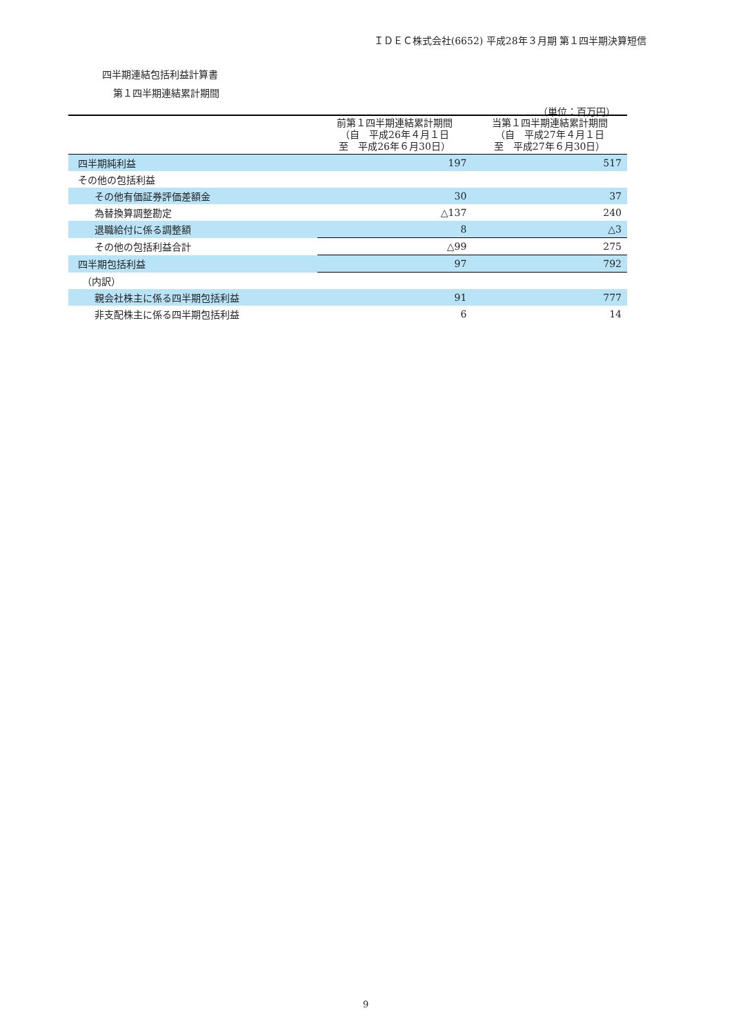ＩＤＥＣ株式会社(6652) 平成28年３月期 第１四半期決算短信
四半期連結包括利益計算書
第１四半期連結累計期間
（単位：百万円）
| | 前第１四半期連結累計期間 （自 平成26年４月１日 至 平成26年６月30日） | 当第１四半期連結累計期間 （自 平成27年４月１日 至 平成27年６月30日） |
| --- | --- | --- |
| 四半期純利益 | 197 | 517 |
| その他の包括利益 | | |
| その他有価証券評価差額金 | 30 | 37 |
| 為替換算調整勘定 | △137 | 240 |
| 退職給付に係る調整額 | 8 | △3 |
| その他の包括利益合計 | △99 | 275 |
| 四半期包括利益 | 97 | 792 |
| （内訳） | | |
| 親会社株主に係る四半期包括利益 | 91 | 777 |
| 非支配株主に係る四半期包括利益 | 6 | 14 |
9